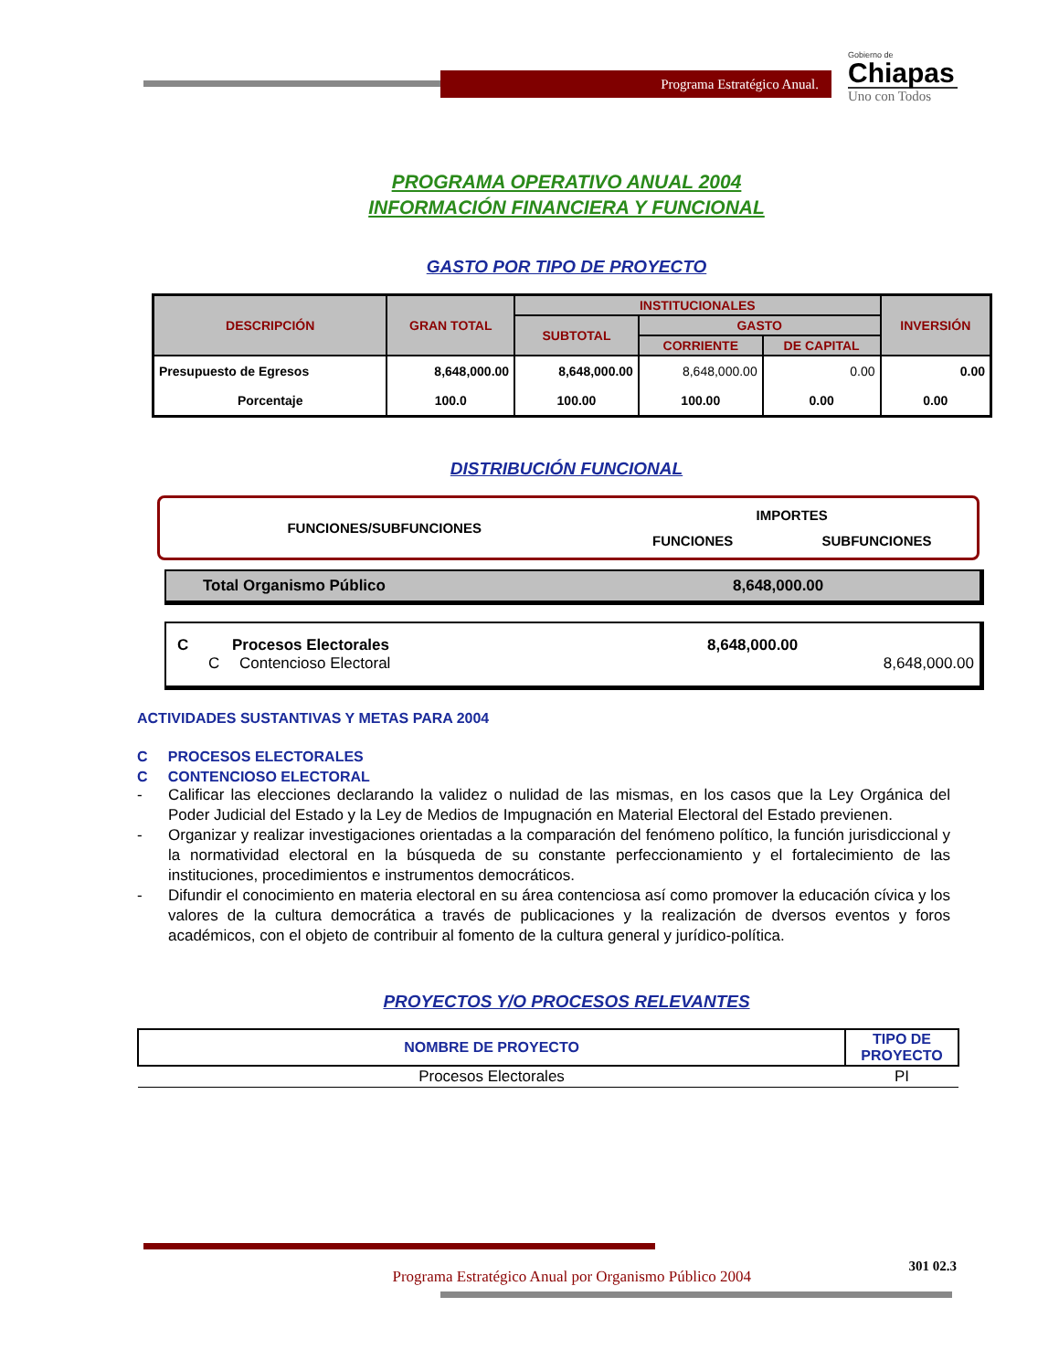Programa Estratégico Anual.
Gobierno de
Chiapas
Uno con Todos
PROGRAMA OPERATIVO ANUAL 2004
INFORMACIÓN FINANCIERA Y FUNCIONAL
GASTO POR TIPO DE PROYECTO
| DESCRIPCIÓN | GRAN TOTAL | INSTITUCIONALES | | | INVERSIÓN |
| --- | --- | --- | --- | --- | --- |
| | | SUBTOTAL | GASTO | | |
| | | | CORRIENTE | DE CAPITAL | |
| Presupuesto de Egresos | 8,648,000.00 | 8,648,000.00 | 8,648,000.00 | 0.00 | 0.00 |
| Porcentaje | 100.0 | 100.00 | 100.00 | 0.00 | 0.00 |
DISTRIBUCIÓN FUNCIONAL
| FUNCIONES/SUBFUNCIONES | IMPORTES | |
| | FUNCIONES | SUBFUNCIONES |
Total Organismo Público 8,648,000.00
C Procesos Electorales 8,648,000.00
C Contencioso Electoral 8,648,000.00
ACTIVIDADES SUSTANTIVAS Y METAS PARA 2004
C PROCESOS ELECTORALES
C CONTENCIOSO ELECTORAL
- Calificar las elecciones declarando la validez o nulidad de las mismas, en los casos que la Ley Orgánica del Poder Judicial del Estado y la Ley de Medios de Impugnación en Material Electoral del Estado previenen.
- Organizar y realizar investigaciones orientadas a la comparación del fenómeno político, la función jurisdiccional y la normatividad electoral en la búsqueda de su constante perfeccionamiento y el fortalecimiento de las instituciones, procedimientos e instrumentos democráticos.
- Difundir el conocimiento en materia electoral en su área contenciosa así como promover la educación cívica y los valores de la cultura democrática a través de publicaciones y la realización de dversos eventos y foros académicos, con el objeto de contribuir al fomento de la cultura general y jurídico-política.
PROYECTOS Y/O PROCESOS RELEVANTES
| NOMBRE DE PROYECTO | TIPO DE PROYECTO |
| --- | --- |
| Procesos Electorales | PI |
Programa Estratégico Anual por Organismo Público 2004 301 02.3